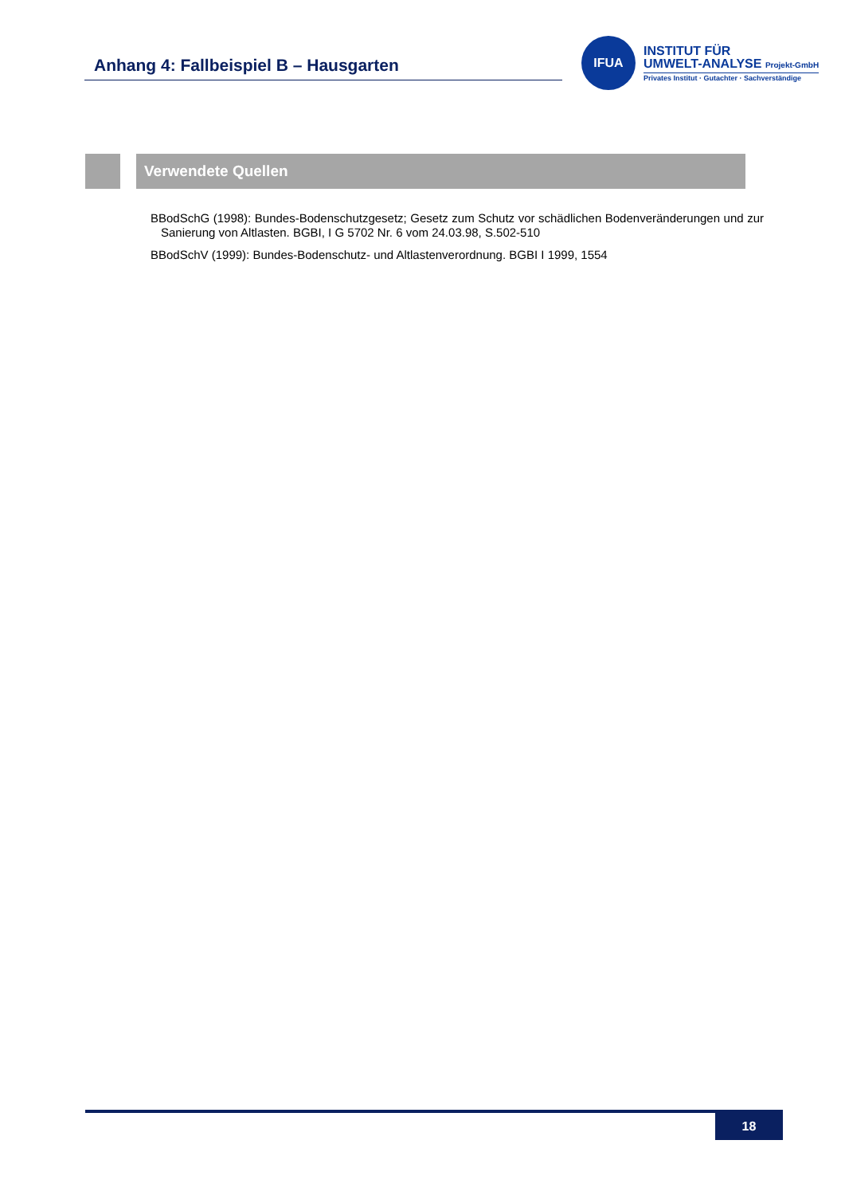Anhang 4: Fallbeispiel B – Hausgarten
IFUA
INSTITUT FÜR
UMWELT-ANALYSE Projekt-GmbH
Privates Institut · Gutachter · Sachverständige
Verwendete Quellen
BBodSchG (1998): Bundes-Bodenschutzgesetz; Gesetz zum Schutz vor schädlichen Bodenveränderungen und zur Sanierung von Altlasten. BGBI, I G 5702 Nr. 6 vom 24.03.98, S.502-510
BBodSchV (1999): Bundes-Bodenschutz- und Altlastenverordnung. BGBI I 1999, 1554
18